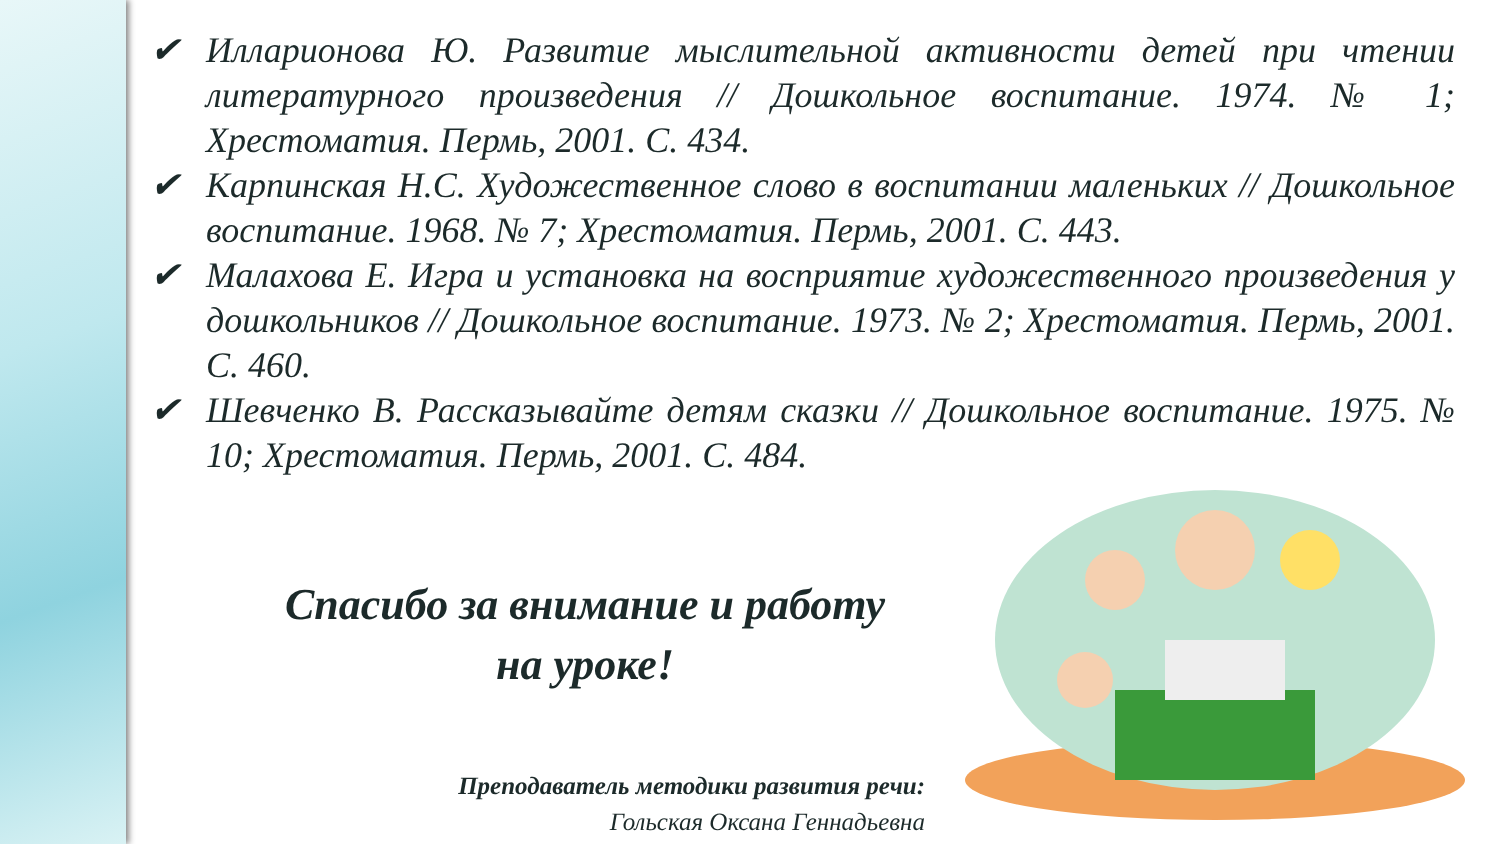✔ Илларионова Ю. Развитие мыслительной активности детей при чтении литературного произведения // Дошкольное воспитание. 1974. № 1; Хрестоматия. Пермь, 2001. С. 434.
✔ Карпинская Н.С. Художественное слово в воспитании маленьких // Дошкольное воспитание. 1968. № 7; Хрестоматия. Пермь, 2001. С. 443.
✔ Малахова Е. Игра и установка на восприятие художественного произведения у дошкольников // Дошкольное воспитание. 1973. № 2; Хрестоматия. Пермь, 2001. С. 460.
✔ Шевченко В. Рассказывайте детям сказки // Дошкольное воспитание. 1975. № 10; Хрестоматия. Пермь, 2001. С. 484.
Спасибо за внимание и работу
на уроке!
Преподаватель методики развития речи:
Гольская Оксана Геннадьевна